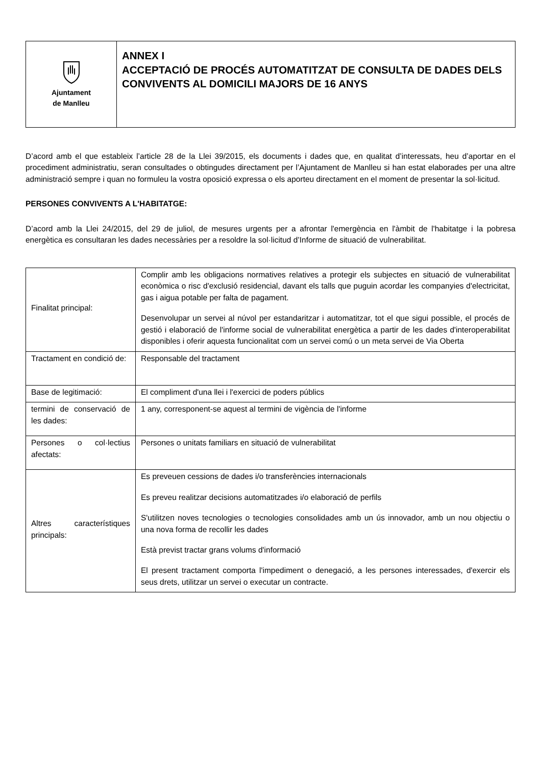| Ajuntament de Manlleu | ANNEX I ACCEPTACIÓ DE PROCÉS AUTOMATITZAT DE CONSULTA DE DADES DELS CONVIVENTS AL DOMICILI MAJORS DE 16 ANYS |
D’acord amb el que estableix l’article 28 de la Llei 39/2015, els documents i dades que, en qualitat d’interessats, heu d’aportar en el procediment administratiu, seran consultades o obtingudes directament per l’Ajuntament de Manlleu si han estat elaborades per una altre administració sempre i quan no formuleu la vostra oposició expressa o els aporteu directament en el moment de presentar la sol·licitud.
PERSONES CONVIVENTS A L'HABITATGE:
D’acord amb la Llei 24/2015, del 29 de juliol, de mesures urgents per a afrontar l'emergència en l'àmbit de l'habitatge i la pobresa energètica es consultaran les dades necessàries per a resoldre la sol·licitud d’Informe de situació de vulnerabilitat.
| Finalitat principal: | Complir amb les obligacions normatives relatives a protegir els subjectes en situació de vulnerabilitat econòmica o risc d'exclusió residencial, davant els talls que puguin acordar les companyies d'electricitat, gas i aigua potable per falta de pagament. Desenvolupar un servei al núvol per estandaritzar i automatitzar, tot el que sigui possible, el procés de gestió i elaboració de l'informe social de vulnerabilitat energètica a partir de les dades d'interoperabilitat disponibles i oferir aquesta funcionalitat com un servei comú o un meta servei de Via Oberta |
| Tractament en condició de: | Responsable del tractament |
| Base de legitimació: | El compliment d'una llei i l'exercici de poders públics |
| termini de conservació de les dades: | 1 any, corresponent-se aquest al termini de vigència de l'informe |
| Persones o col·lectius afectats: | Persones o unitats familiars en situació de vulnerabilitat |
| Altres característiques principals: | Es preveuen cessions de dades i/o transferències internacionals Es preveu realitzar decisions automatitzades i/o elaboració de perfils S'utilitzen noves tecnologies o tecnologies consolidades amb un ús innovador, amb un nou objectiu o una nova forma de recollir les dades Està previst tractar grans volums d'informació El present tractament comporta l'impediment o denegació, a les persones interessades, d'exercir els seus drets, utilitzar un servei o executar un contracte. |